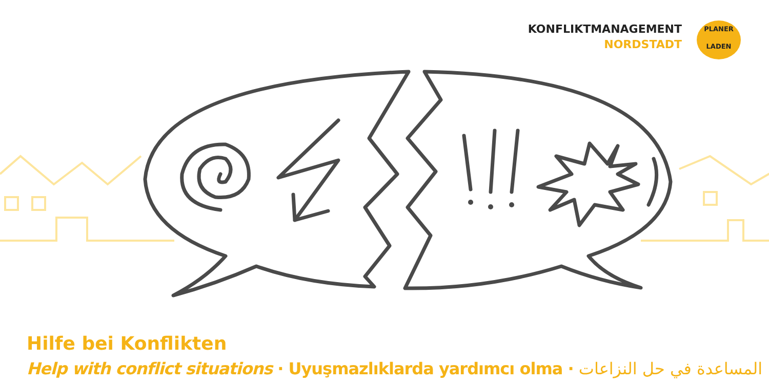KONFLIKTMANAGEMENT
NORDSTADT
PLANER
LADEN
Hilfe bei Konflikten
Help with conflict situations · Uyuşmazlıklarda yardımcı olma · المساعدة في حل النزاعات